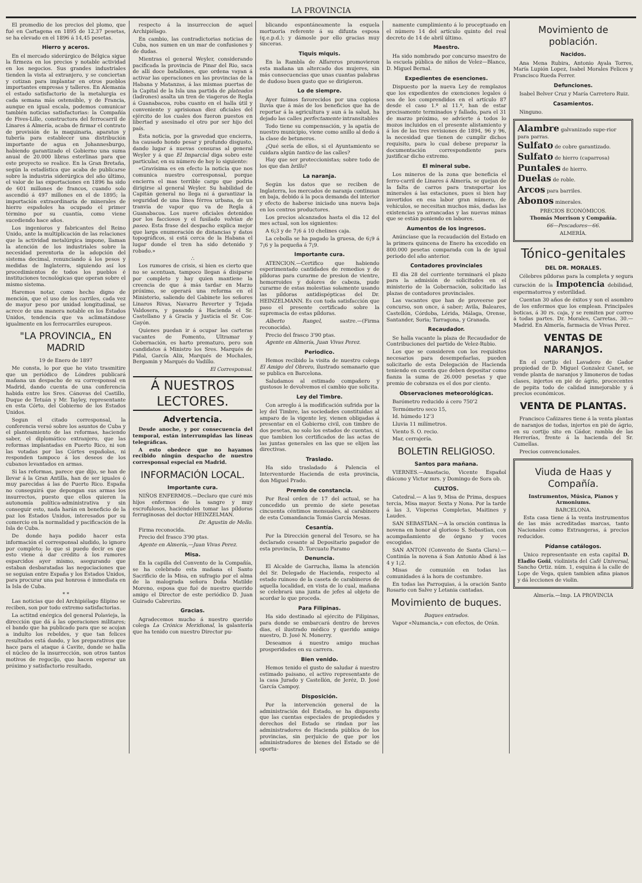LA PROVINCIA
El promedio de los precios del plomo, que fué en Cartagena en 1895 de 12,37 pesetas, se ha elevado en el 1896 á 14,45 pesetas.
Hierro y aceros.
En el mercado siderúrgico de Bélgica sigue la firmeza en los precios y notable actividad en los negocios. Sus grandes industriales tienden la vista al extranjero, y se conciertan y cotizan para implantar en otros pueblos importantes empresas y talleres. En Alemania el estado satisfactorio de la metalurgia es cada semana más ostensible, y de Francia, aunque en igual escala, podemos comunicar también noticias satisfactorias: la Compañía de Fives-Lille, constructora del ferrocarril de Linares á Almería, acaba de firmar el contrato de provisión de la maquinaria, aparatos y tubería para establecer una distribución importante de agua en Johannesburgo, habiendo garantizado el Gobierno una suma anual de 20.000 libras esterlinas para que este proyecto se realice. En la Gran Bretaña, según la estadística que acaba de publicarse sobre la industria siderúrgica del año último, el valor de las exportaciones en 1896 ha sido de 601 millones de francos, cuando solo ascendió á 497 millones en el de 1895; la importación extraordinaria de minerales de hierro españoles ha ocupado el primer término por su cuantía, como viene sucediendo hace años.
Los ingenioros y fabricantes del Reino Unido, ante la multiplicación de las relaciones que la actividad metalúrgica impone, llaman la atención de los industriales sobre la necesidad perentoria de la adopción del sistema decimal, renunciando á los pesos y medidas de Inglaterra, siguiendo así los procedimientos de todos los pueblos é instituciones tecnológicas que operan sobre el mismo sistema.
Haremos notar, como hecho digno de mención, que el uso de los carriles, cada vez de mayor peso por unidad longitudinal, se acrece de una manera notable en los Estados Unidos, tendencia que va aclimatándose igualmente en los ferrocarriles europeos.
"LA PROVINCIA„ EN MADRID
19 de Enero de 1897
Me consta, lo por que he visto trasmitire que un periódico de Lóndres publicará mañana un despacho de su corresponsal en Madrid, dando cuenta de una conferencia habida entre los Sres. Cánovas del Castillo, Duque de Tetuán y Mr. Tayley, representante en esta Córto, del Gobierno de los Estados Unidos.
Segun el citado corresponsal, la conferencia versó sobre los asuntos de Cuba y el planteamiento de las reformas, haciendo saber, el diplomático extranjero, que las reformas implantadas en Puerto Rico, ni son las votadas por las Córtes españolas, ni responden tampoco á los deseos de los cubanos levantados en armas.
Si las reformas, parece que dijo, se han de llevar á la Gran Antilla, han de ser iguales ó muy parecidas á las de Puerto Rico. España no conseguirá que depongan sus armas los insurrectos, puesto que ellos quieren la autonomía política-administrativa y sin conseguir esto, nada harán en beneficio de la paz los Estados Unidos, interesados por su comercio en la normalidad y pacificación de la Isla de Cuba.
De donde haya podido hacer esta información el corresponsal aludido, lo ignoro por completo; lo que si puedo decir es que esto viene á dar crédito á los rumores esparcidos ayer mismo, asegurando que estaban desbaratadas las negociaciones que se seguian entre España y los Estados Unidos, para procurar una paz honrosa é inmediata en la Isla de Cuba.
* *
Las noticias que del Archipiélago filipino se reciben, son por todo extremo satisfactorias.
La actitnd enérgica del general Polavieja, la dirección que dá á las operaciones militares; el bando que ha publicado para que se acojan a indulto los rebeldes, y que tan felices resultados está dando, y los preparativos que hace para el ataque á Cavite, donde se halla el núcleo de la insurrección, son otros tantos motivos de regocijo, quo hacen esperar un próximo y satisfactorio resultado,
respecto á la insurreccion de aquel Archipiélago.
En cambio, las contradictorias noticias de Cuba, nos sumen en un mar de confusiones y de dudas.
Mientras el general Weyler, considerando pacificada la provincia de Pinar del Rio, saca de allí doce batallones, que ordena vayan á activar las operaciones en las provincias de la Habana y Matanzas, á las mismas puertas de la Capital de la Isla una partida de plateados (ladrones) asalta un tren de viageros de Regla á Guanabacoa, roba cuanto en el halla útil y conveniente y aprisionan diez oficiales del ejército de los cuales dos fueron puestos en libertad y asesinado el otro por ser hijo del país.
Esta noticia, por la gravedad que encierra, ha causado hondo pesar y profundo disgusto, dando lugar á nuevas censuras al general Weyler y á que El Imparcial diga sobro este particular, en su número de hoy lo siguiente:
«Gravísima es en efecto la noticia que nos comunica nuestro corresponsal, porque encierra el mas terrible cargo que podria dirigirse al general Weyler. Su habilidad de Capitán general no llega ni á garantizar la seguridad de una línea férrea urbana, de un tranvia de vapor quo va de Regla á Guanabacoa. Los nueve oficiales detenidos por los facciosos y el fusilado volvian de paseo. Esta frase del despacho explica mejor que larga enumeración de distancias y datos topográficos, si está cerca de la Habana el lugar donde el tren ha sido detenido y robado.»
∴
Los rumores de crisis, si bien es cierto que no se acentuan, tampoco llegan á disiparse por completo y hay quien mantiene la creencia de que á más tardar en Marzo próximo, se operará una reforma en el Ministerio, saliendo del Gabinete los señores Linaros Rivas, Navarro Reverter y Tejada Valdosera, y pasando á Hacienda el Sr. Castellano y á Gracia y Justicia el Sr. Cos-Gayón.
Quienes puedan ir á ocupar las carteras vacantes de Fomento, Ultramar y Gobernación, es harto prematuro, pero son candidatos á Ministro los Sres. Marqués de Pidal, García Alix, Marqués de Mochales, Bergamin y Marqués do Vadillo.
El Corresponsal.
Á NUESTROS LECTORES.
Advertencia.
Desde anoche, y por consecuencia del temporal, están interrumpidas las líneas telegráficas.
A esto obedece que no hayamos recibido ningún despacho de nuestro corresponsal especial en Madrid.
INFORMACIÓN LOCAL.
Importante cura.
NIÑOS ENFERMOS.—Declaro que curé mis hijos enfermos de la sangre y muy escrofulosos, haciéndoles tomar las píldoras ferruginosas del doctor HEINZELMAN.
Dr. Agustin de Mello.
Firma reconocida.
Precio del frasco 3'90 ptas.
Agente en Almería,—Juan Vivas Perez.
Misa.
En la capilla del Convento de la Compañía, se ha celebrado esta mañana el Santo Sacrificio de la Misa, en sufragio por el alma de la malograda señora Doña Matilde Moreno, esposa que fué de nuestro querido amigo el Director de este periódico D. Juan Guirado Cabrerizo.
Gracias.
Agradecemos mucho á nuestro querido colega La Crónica Meridional, la galantería que ha tenido con nuestro Director pu-
blicando espontáneamente la esquela mortuoria referente á su difunta esposa (q.e.p.d.); y dámosle por ello gracias muy sinceras.
Tiquis miquis.
En la Rambla de Alfareros promovieron esta mañana un altercado dos mujeres, sin más consecuencias que unas cuantas palabras de dudoso buen gusto que se dirigieron.
Lo de siempre.
Ayer fuimos favorecidos por una copiosa lluvia que á más de los beneficios que ha de reportar á la agricultura y aun á la salud, ha dejado las calles perfectamente intransitables
Todo tiene su compensación, y la apatía de nuestro municipio, viene como anillo al dedo á la clase de betuneros.
¿Qué sería de ellos, si el Ayuntamiento se cuidara algún tantico de las calles?
Hay que ser proteccionistas; sobre todo de los que dan brillo?
La naranja.
Según los datos que se reciben de Inglaterra, los mercados de naranja continuan en baja, debido á la poca demanda del interior y efecto de haberse iniciado una nueva baja en los centros productores.
Los precios alcanzados hasta el dia 12 del mes actual, son los signientes:
A 6¡3 y de 7¡6 á 10 chelines caja.
La cebolla se ha pagado la gruesa, de 6¡9 á 7¡6 y la pequeña á 7¡9.
Importante cura.
ATENCION.—Certifico que habiendo esperimentado cantidades de remedios y de píldoras para curarme de presion de vientre, hemorroides y dolores de cabeza, pude curarme de estas molestias solamente usando las píldoras antidispépticas del Dr. HEINZELMANN. Es con toda satisfacción que paso el presente certificado sobre la supremacia de estas píldoras.
Alberto Rangel, sastre.—(Firma reconocida).
Precio del frasco 3'90 ptas.
Agente en Almería, Juan Vivas Perez.
Periodico.
Hemos recibido la visita de nuestro colega El Amigo del Obrero, ilustrado semanario que se publica en Barcelona.
Saludamos al estimado compañero y gustosos le devolvemos el cambio que solicita.
Ley del Timbre.
Con arreglo á la modificación sufrida por la ley del Timbre, las sociedades constituidas al amparo de la vigente ley, vienen obligadas á presentar en el Gobierno civil, con timbre de dos pesetas, no solo los estados de cuentas, si que tambien los certificados de las actas de las juntas generales en las que se elijen las directivas.
Traslado.
Ha sido trasladado á Palencia el Interventorde Hacienda de esta provincia, don Miguel Prado.
Premio de constancia.
Por Real orden de 17 del actual, se ha concedido un premio de siete pesetas cincuenta céntimos mensuales, al carabinero de esta Comandancia Tomás García Mesas.
Cesantía.
Por la Dirección general del Tesoro, se ha declarado cesante al Depositario pagador de esta provincia, D. Torcuato Paramo
Denuncia.
El Alcalde de Garrucha, llama la atención del Sr. Delegado de Hacienda, respecto al estado ruinoso de la caseta de carabineros de aquella localidad, en vista de lo cual, mañana se celebrará una junta de jefes al objeto de acordar lo que proceda.
Para Filipinas.
Ha sido destinado al ejército de Filipinas, para donde se embarcará dentro de breves dias, el ilustrado médico y querido amigo nuestro, D. José N. Monerry.
Deseamos á nuestro amigo muchas prosperidades en su carrera.
Bien venido.
Hemos tenido el gusto de saludar á nuestro estimado paisano, el activo representante de la casa Jurado y Castellón, de Jeréz, D. José García Campoy.
Disposición.
Por la intervención general de la administración del Estado, se ha dispuesto que las cuentas especiales de propiedades y derechos del Estado se rindan por las administradores de Hacienda pública de los provincias, sin perjuicio de que por los administradores de bienes del Estado se dé oportu-
namente cumplimiento á lo proceptuado en el número 14 del artículo quinto del real decreto de 14 de abril último.
Maestro.
Ha sido nombrado por concurso maestro de la escuela pública de niños de Velez—Blanco, D. Miguel Bernal.
Expedientes de esenciones.
Dispuesto por la nueva Ley de remplazos que los expedientes de exenciones legales ó sea de los comprendidos en el artículo 87 desde el caso 1.º al 11.º, han de estar precisamente terminados y fallado, para el 31 de marzo próximo, se advierte á todos lo mozos incluidos en el presente alistamiento y á los de las tres revisiones de 1894, 96 y 96, la necesidad que tienen de cumplir dichos requisito, para lo cual debese preparar la documentación correspondiente para justificar dicho extremo.
El mineral sube.
Los mineros de la zona que beneficia el ferro-carril de Linares á Almería, se quejan de la falta de carros para transportar los minerales á las estaciones, pues si bien hay invertidos en esa labor gran número, de vehículos, se necesitan muchos más, dadas las existencias ya arrancadas y las nuevas minas que se están poniendo en labores.
Aumentos de los ingresos.
Anúnciase que la recaudación del Estado en la primera quincena de Enero ha excedido en 800.000 pesetas comparada con la de igual periodo del año anterior.
Contadores provinciales
El dia 28 del corriente terminará el plazo para la admisión de solicitudes en el ministerio de la Gobernación, solicitado las plazas de contadores provinciales.
Las vacantes que han de proveerse por concurso, son once, á saber; Avila, Baleares, Castellón, Córdoba, Lérida, Málaga, Orense, Santander, Soria; Tarragona, y Granada.
Recaudador.
Se halla vacante la plaza de Recaudador de Contribuciones del partido de Velez-Rubio.
Los que se consideren con los requisitos necesarios para desempeñarlas, pueden solicitarlo de esta Delegación de Hacienda teniendo en cuenta que deben depositar como fianza la suma de 26.000 pesetas y que premio de cobranza es el dos por ciento.
Observaciones meteorológicas.
Barómetro reducido á cero 750'2
Termómetro seco 15,
Id. húmedo 12'3
Lluvia 11 milímetros.
Viento S. O. recio.
Mar, cerrajería.
BOLETIN RELIGIOSO.
Santos para mañana.
VIERNES.—Anastacio, Vicente Español diácono y Victor mrs. y Domingo de Sora ob.
CULTOS.
Catedral.— A las 9, Misa de Prima, despues tercia, Misa mayor. Sexta y Nona. Por la tarde á las 3, Vísperas Completas, Maitines y Laudes.
SAN SEBASTIAN.—A la oración continua la novena en honor al glorioso S. Sebastian, con acompañamiento de órgano y voces escogidas.
SAN ANTON (Convento de Santa Clara).—Continúa la novena á San Antonio Abad á las 4 y 1¡2.
Misas de comunión en todas las comunidades á la hora de costumbre.
En todas las Parroquias, á la oración Santo Rosario con Salve y Letania cantadas.
Movimiento de buques.
Buques entrados.
Vapor «Numancia,» con efectos, de Orán.
Movimiento de población.
Nacidos.
Ana Mena Rubira, Antonio Ayala Torres, María Lupión Lopez, Isabel Morales Felices y Francisco Rueda Ferrer.
Defunciones.
Isabel Belver Cruz y María Carretero Ruiz.
Casamientos.
Ninguno.
Alambre galvanizado supe-rior para parras.
Sulfato de cobre garantizado.
Sulfato de hierro (caparrosa)
Puntales de hierro.
Duelas de roble.
Arcos para barriles.
Abonos minerales.
PRECIOS ECONÓMICOS.
Thomás Morrison y Compañía.
66—Pescadores—66.
ALMERÍA.
Tónico-genitales
DEL DR. MORALES.
Célebres píldoras para la completa y segura curación de la Impotencia debilidad, espermatorrea y esterilidad.
Cuentan 30 años de éxitos y son el asombro de los enfermos que los emplean. Principales boticas, á 30 rs. caja, y se remiten por correo á todas partes. Dr. Morales, Carretas, 30.—Madrid. En Almería, farmacia de Vivas Perez.
VENTAS DE NARANJOS.
En el cortijo del Lavadero de Gador propiedad de D. Miguel Gonzalez Canet, se vende planta de naranjos y limoneros de todas clases, injertos en pié de ágrio, procecentes de pepita todo de calidad inmejorable y á precios económicos.
VENTA DE PLANTAS.
Francisco Cañizares tiene á la venta plantas de naranjos de todas, injertos en pié de ágrio, en su cortijo sito en Gádor, rambla de las Herrerías, frente á la hacienda del Sr. Cumellas.
Precios convencionales.
Viuda de Haas y Compañía.
Instrumentos, Música, Pianos y Armoniums.
BARCELONA.
Esta casa tiene á la venta instrumentos de las más acreditadas marcas, tanto Nacionales como Extrangeras, á precios reducidos.
Pídanse catálogos.
Unico representante en esta capital D. Eladio Goñi, violinista del Café Universal, Sancho Ortiz. núm. 1, esquina á la calle de Lope de Vega, quien tambien afina pianos y dá lecciones de violin.
Almería.—Imp. LA PROVINCIA